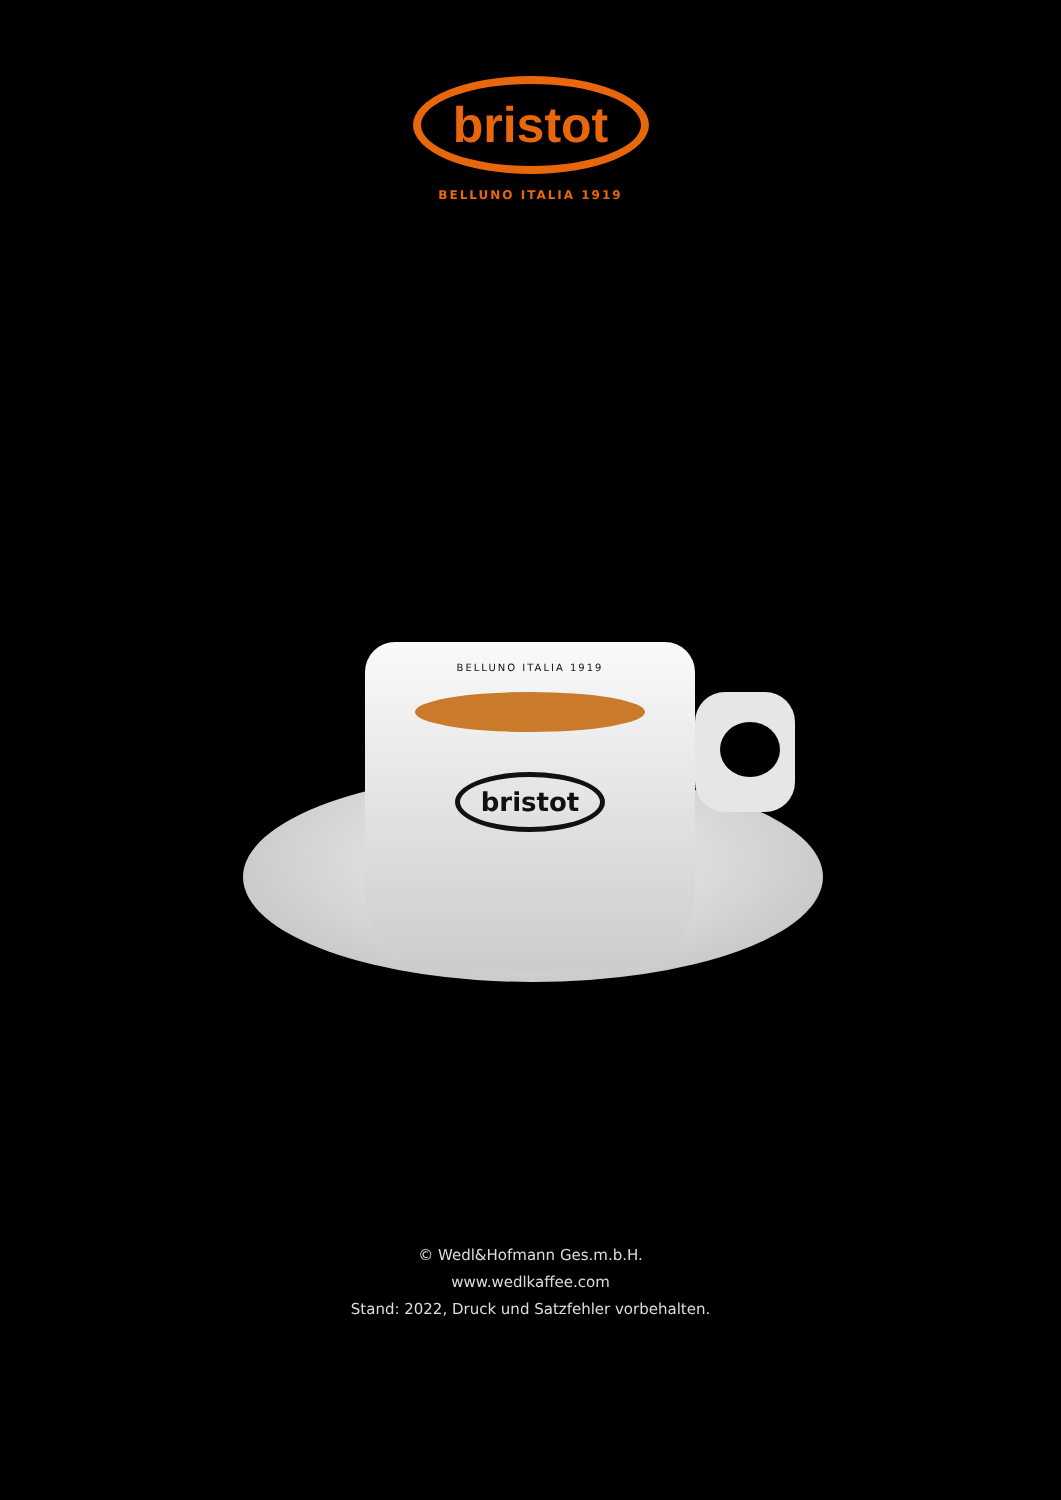bristot
BELLUNO ITALIA 1919
BELLUNO ITALIA 1919
bristot
© Wedl&Hofmann Ges.m.b.H.
www.wedlkaffee.com
Stand: 2022, Druck und Satzfehler vorbehalten.